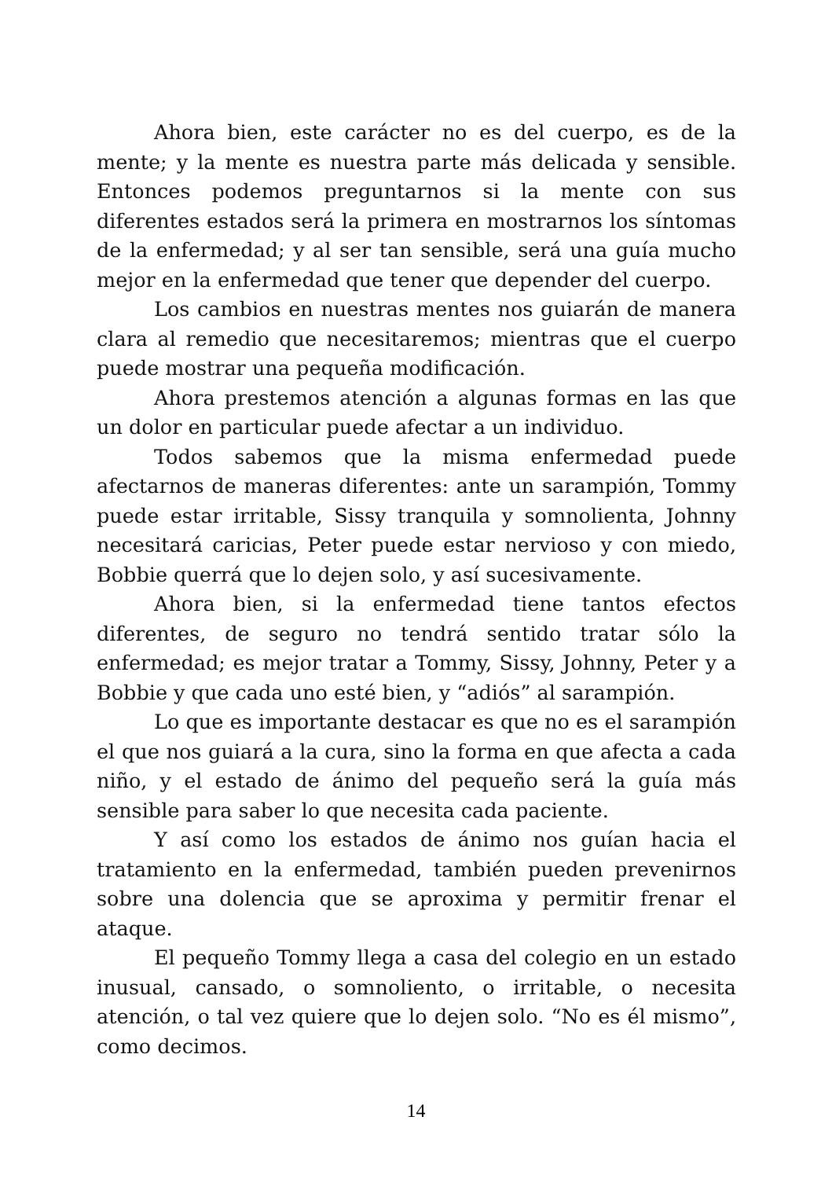Ahora bien, este carácter no es del cuerpo, es de la mente; y la mente es nuestra parte más delicada y sensible. Entonces podemos preguntarnos si la mente con sus diferentes estados será la primera en mostrarnos los síntomas de la enfermedad; y al ser tan sensible, será una guía mucho mejor en la enfermedad que tener que depender del cuerpo.
Los cambios en nuestras mentes nos guiarán de manera clara al remedio que necesitaremos; mientras que el cuerpo puede mostrar una pequeña modificación.
Ahora prestemos atención a algunas formas en las que un dolor en particular puede afectar a un individuo.
Todos sabemos que la misma enfermedad puede afectarnos de maneras diferentes: ante un sarampión, Tommy puede estar irritable, Sissy tranquila y somnolienta, Johnny necesitará caricias, Peter puede estar nervioso y con miedo, Bobbie querrá que lo dejen solo, y así sucesivamente.
Ahora bien, si la enfermedad tiene tantos efectos diferentes, de seguro no tendrá sentido tratar sólo la enfermedad; es mejor tratar a Tommy, Sissy, Johnny, Peter y a Bobbie y que cada uno esté bien, y “adiós” al sarampión.
Lo que es importante destacar es que no es el sarampión el que nos guiará a la cura, sino la forma en que afecta a cada niño, y el estado de ánimo del pequeño será la guía más sensible para saber lo que necesita cada paciente.
Y así como los estados de ánimo nos guían hacia el tratamiento en la enfermedad, también pueden prevenirnos sobre una dolencia que se aproxima y permitir frenar el ataque.
El pequeño Tommy llega a casa del colegio en un estado inusual, cansado, o somnoliento, o irritable, o necesita atención, o tal vez quiere que lo dejen solo. “No es él mismo”, como decimos.
14